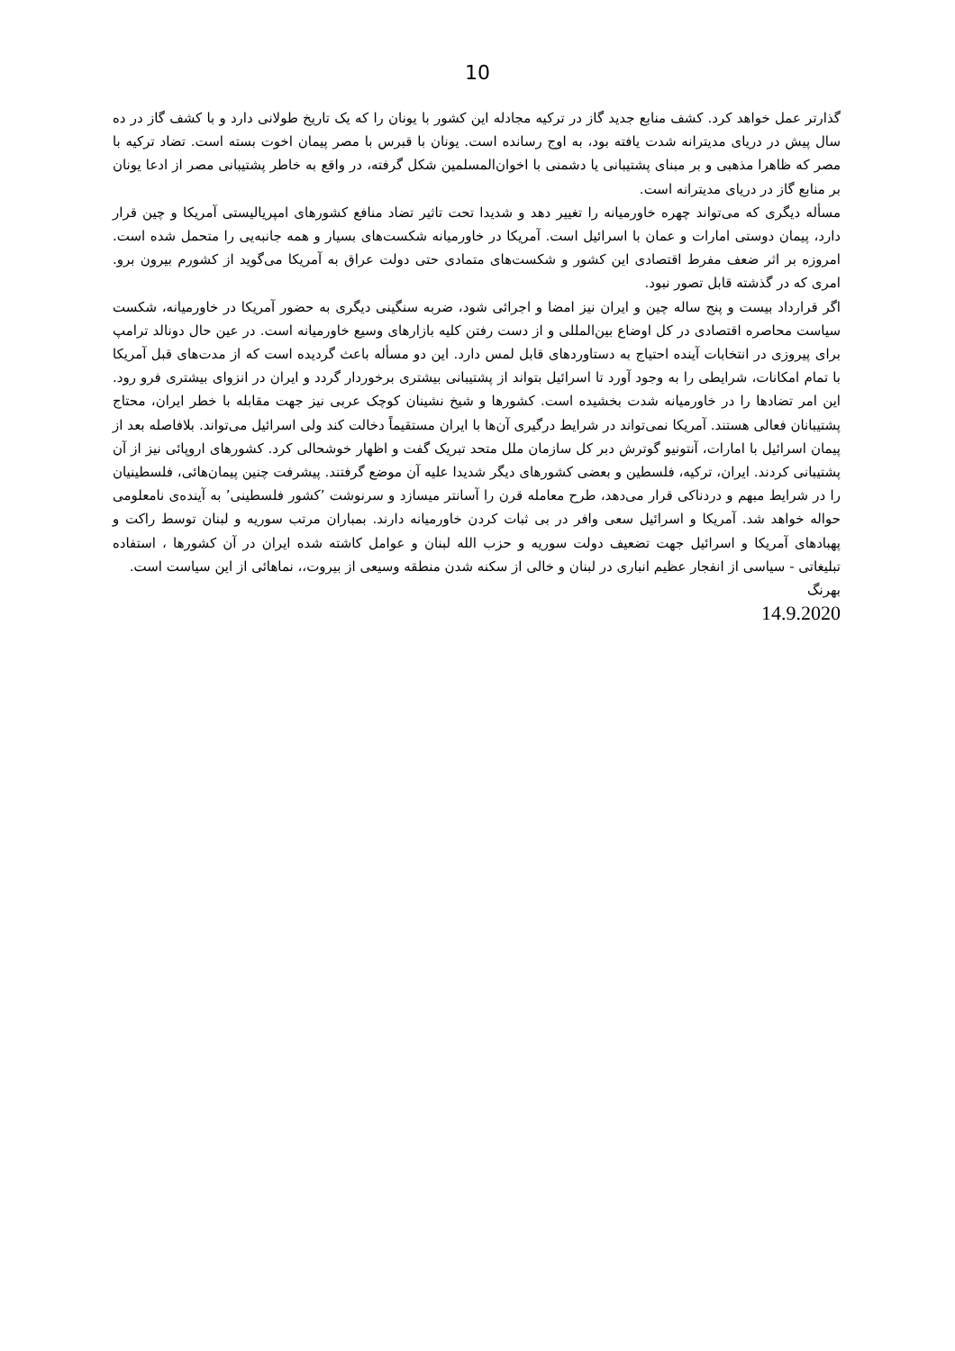10
گذارتر عمل خواهد کرد. کشف منابع جدید گاز در ترکیه مجادله این کشور با یونان را که یک تاریخ طولانی دارد و با کشف گاز در ده سال پیش در دریای مدیترانه شدت یافته بود، به اوج رسانده است. یونان با قبرس با مصر پیمان اخوت بسته است. تضاد ترکیه با مصر که ظاهرا مذهبی و بر مبنای پشتیبانی یا دشمنی با اخوان‌المسلمین شکل گرفته، در واقع به خاطر پشتیبانی مصر از ادعا یونان بر منابع گاز در دریای مدیترانه است.
مسأله دیگری که می‌تواند چهره خاورمیانه را تغییر دهد و شدیدا تحت تاثیر تضاد منافع کشورهای امپریالیستی آمریکا و چین قرار دارد، پیمان دوستی امارات و عمان با اسرائیل است. آمریکا در خاورمیانه شکست‌های بسیار و همه جانبه‌یی را متحمل شده است. امروزه بر اثر ضعف مفرط اقتصادی این کشور و شکست‌های متمادی حتی دولت عراق به آمریکا می‌گوید از کشورم بیرون برو. امری که در گذشته قابل تصور نبود.
اگر قرارداد بیست و پنج ساله چین و ایران نیز امضا و اجرائی شود، ضربه سنگینی دیگری به حضور آمریکا در خاورمیانه، شکست سیاست محاصره اقتصادی در کل اوضاع بین‌المللی و از دست رفتن کلیه بازارهای وسیع خاورمیانه است. در عین حال دونالد ترامپ برای پیروزی در انتخابات آینده احتیاج به دستاوردهای قابل لمس دارد. این دو مسأله باعث گردیده است که از مدت‌های قبل آمریکا با تمام امکانات، شرایطی را به وجود آورد تا اسرائیل بتواند از پشتیبانی بیشتری برخوردار گردد و ایران در انزوای بیشتری فرو رود. این امر تضادها را در خاورمیانه شدت بخشیده است. کشورها و شیخ نشینان کوچک عربی نیز جهت مقابله با خطر ایران، محتاج پشتیبانان فعالی هستند. آمریکا نمی‌تواند در شرایط درگیری آن‌ها با ایران مستقیماً دخالت کند ولی اسرائیل می‌تواند. بلافاصله بعد از پیمان اسرائیل با امارات، آنتونیو گوترش دبر کل سازمان ملل متحد تبریک گفت و اظهار خوشحالی کرد. کشورهای اروپائی نیز از آن پشتیبانی کردند. ایران، ترکیه، فلسطین و بعضی کشورهای دیگر شدیدا علیه آن موضع گرفتند. پیشرفت چنین پیمان‌هائی، فلسطینیان را در شرایط مبهم و دردناکی قرار می‌دهد، طرح معامله قرن را آسانتر میسازد و سرنوشت ’کشور فلسطینی’ به آینده‌ی نامعلومی حواله خواهد شد. آمریکا و اسرائیل سعی وافر در بی ثبات کردن خاورمیانه دارند. بمباران مرتب سوریه و لبنان توسط راکت و پهبادهای آمریکا و اسرائیل جهت تضعیف دولت سوریه و حزب الله لبنان و عوامل کاشته شده ایران در آن کشورها ، استفاده تبلیغاتی - سیاسی از انفجار عظیم انباری در لبنان و خالی از سکنه شدن منطقه وسیعی از بیروت،، نماهائی از این سیاست است.
بهرنگ
14.9.2020